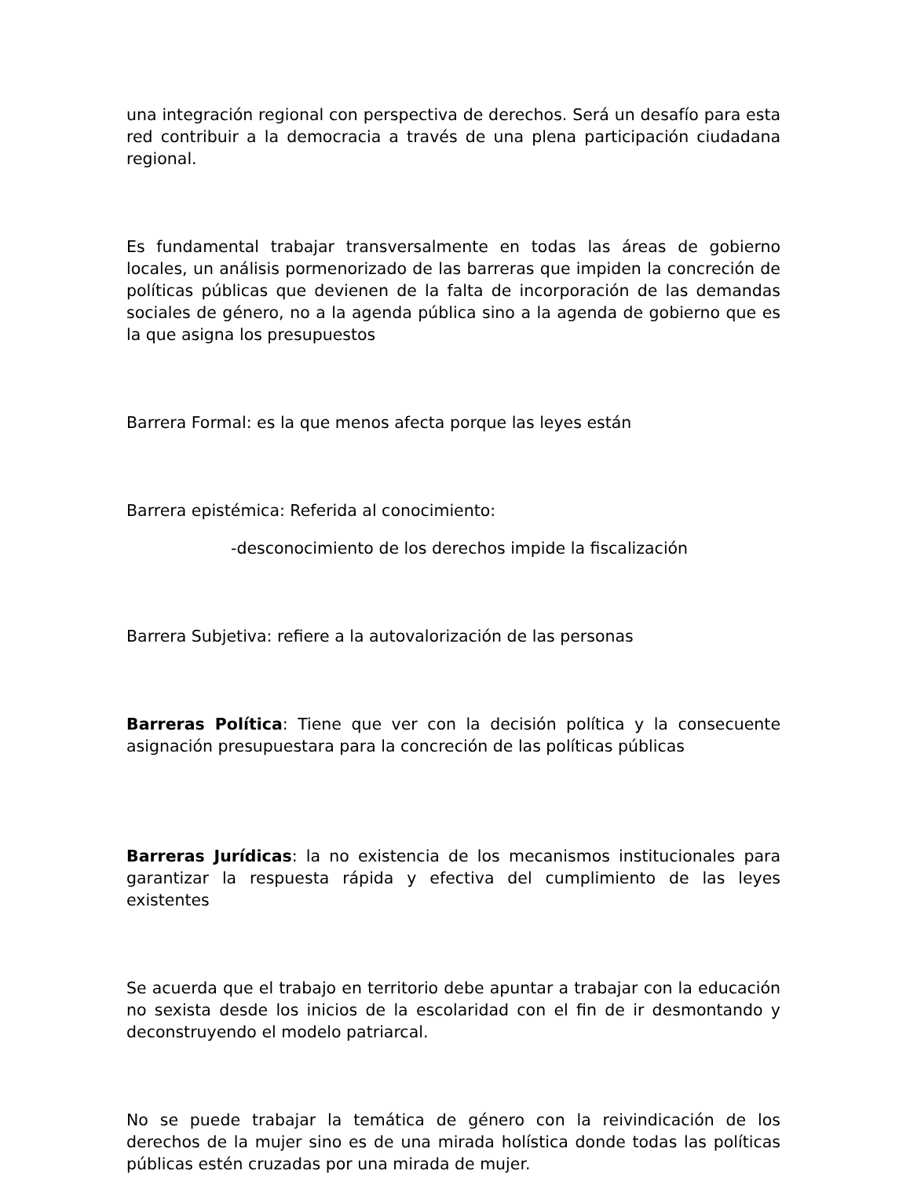una integración regional con perspectiva de derechos. Será un desafío para esta red contribuir a la democracia a través de una plena participación ciudadana regional.
Es fundamental trabajar transversalmente en todas las áreas de gobierno locales, un análisis pormenorizado de las barreras que impiden la concreción de políticas públicas que devienen de la falta de incorporación de las demandas sociales de género, no a la agenda pública sino a la agenda de gobierno que es la que asigna los presupuestos
Barrera Formal: es la que menos afecta porque las leyes están
Barrera epistémica: Referida al conocimiento:
-desconocimiento de los derechos impide la fiscalización
Barrera Subjetiva: refiere a la autovalorización de las personas
Barreras Política: Tiene que ver con la decisión política y la consecuente asignación presupuestara para la concreción de las políticas públicas
Barreras Jurídicas: la no existencia de los mecanismos institucionales para garantizar la respuesta rápida y efectiva del cumplimiento de las leyes existentes
Se acuerda que el trabajo en territorio debe apuntar a trabajar con la educación no sexista desde los inicios de la escolaridad con el fin de ir desmontando y deconstruyendo el modelo patriarcal.
No se puede trabajar la temática de género con la reivindicación de los derechos de la mujer sino es de una mirada holística donde todas las políticas públicas estén cruzadas por una mirada de mujer.